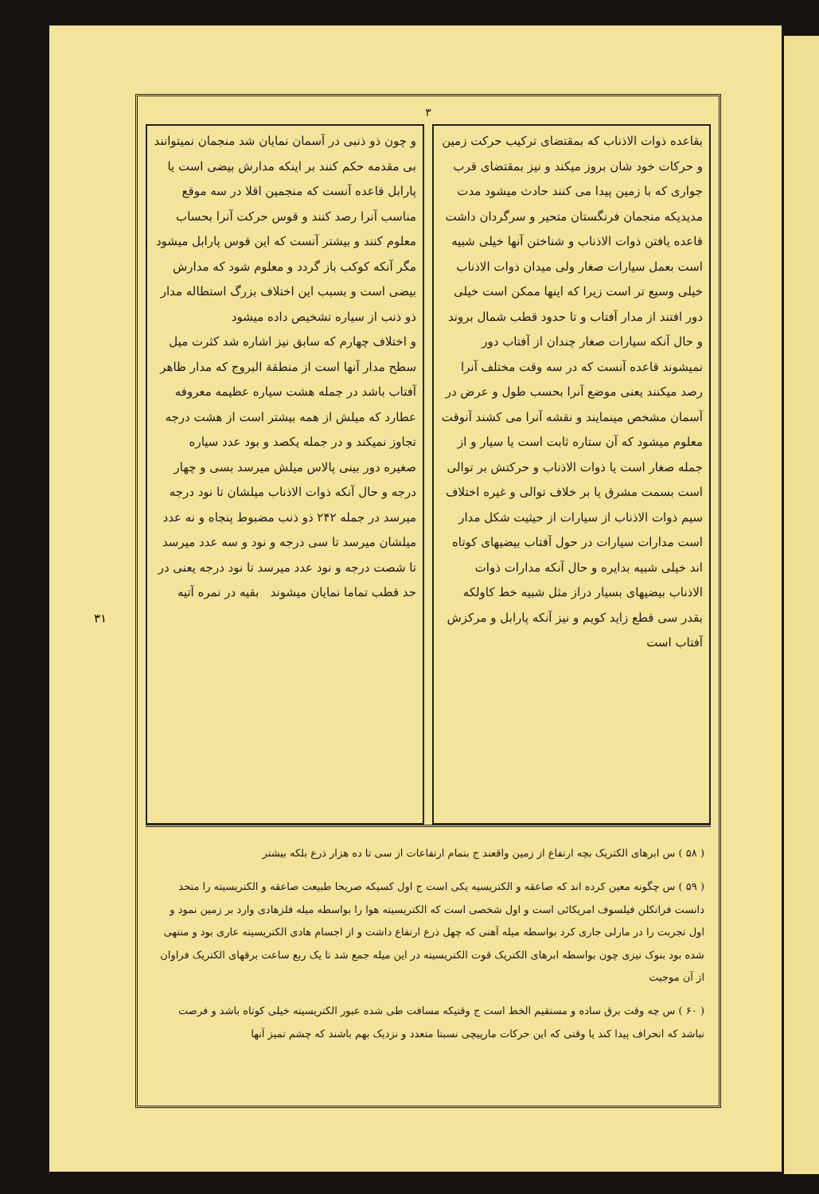٣١
٣
بقاعده ذوات الاذناب که بمقتضای ترکیب حرکت زمین و حرکات خود شان بروز میکند و نیز بمقتضای قرب جواری که با زمین پیدا می کنند حادث میشود مدت مدیدیکه منجمان فرنگستان متحیر و سرگردان داشت قاعده یافتن ذوات الاذناب و شناختن آنها خیلی شبیه است بعمل سیارات صغار ولی میدان ذوات الاذناب خیلی وسیع تر است زیرا که اینها ممکن است خیلی دور افتند از مدار آفتاب و تا حدود قطب شمال بروند و حال آنکه سیارات صغار چندان از آفتاب دور نمیشوند قاعده آنست که در سه وقت مختلف آنرا رصد میکنند یعنی موضع آنرا بحسب طول و عرض در آسمان مشخص مینمایند و نقشه آنرا می کشند آنوقت معلوم میشود که آن ستاره ثابت است یا سیار و از جمله صغار است یا ذوات الاذناب و حرکتش بر توالی است بسمت مشرق یا بر خلاف توالی و غیره اختلاف سیم ذوات الاذناب از سیارات از حیثیت شکل مدار است مدارات سیارات در حول آفتاب بیضیهای کوتاه اند خیلی شبیه بدایره و حال آنکه مدارات ذوات الاذناب بیضیهای بسیار دراز مثل شبیه خط کاولکه بقدر سی قطع زاید کویم و نیز آنکه پارابل و مرکزش آفتاب است
و چون ذو ذنبی در آسمان نمایان شد منجمان نمیتوانند بی مقدمه حکم کنند بر اینکه مدارش بیضی است یا پارابل قاعده آنست که منجمین اقلا در سه موقع مناسب آنرا رصد کنند و قوس حرکت آنرا بحساب معلوم کنند و بیشتر آنست که این قوس پارابل میشود مگر آنکه کوکب باز گردد و معلوم شود که مدارش بیضی است و بسبب این اختلاف بزرگ استطاله مدار ذو ذنب از سیاره تشخیص داده میشود
و اختلاف چهارم که سابق نیز اشاره شد کثرت میل سطح مدار آنها است از منطقة البروج که مدار ظاهر آفتاب باشد در جمله هشت سیاره عظیمه معروفه عطارد که میلش از همه بیشتر است از هشت درجه تجاوز نمیکند و در جمله یکصد و بود عدد سیاره صغیره دور بینی پالاس میلش میرسد بسی و چهار درجه و حال آنکه ذوات الاذناب میلشان تا نود درجه میرسد در جمله ۲۴۲ ذو ذنب مضبوط پنجاه و نه عدد میلشان میرسد تا سی درجه و نود و سه عدد میرسد تا شصت درجه و نود عدد میرسد تا نود درجه یعنی در حد قطب تماما نمایان میشوند بقیه در نمره آتیه
( ۵۸ ) س ابرهای الکتریک بچه ارتفاع از زمین واقعند ج بتمام ارتفاعات از سی تا ده هزار ذرع بلکه بیشتر
( ۵۹ ) س چگونه معین کرده اند که صاعقه و الکتریسیه یکی است ج اول کسیکه صریحا طبیعت صاعقه و الکتریسیته را متحد دانست فرانکلن فیلسوف امریکائی است و اول شخصی است که الکتریسیته هوا را بواسطه میله فلزهادی وارد بر زمین نمود و اول تجربت را در مارلی جاری کرد بواسطه میله آهنی که چهل ذرع ارتفاع داشت و از اجسام هادی الکتریسیته عاری بود و منتهی شده بود بنوک تیزی چون بواسطه ابرهای الکتریک قوت الکتریسیته در این میله جمع شد تا یک ربع ساعت برقهای الکتریک فراوان از آن موجیت
( ۶۰ ) س چه وقت برق ساده و مستقیم الخط است ج وقتیکه مسافت طی شده عبور الکتریسیته خیلی کوتاه باشد و فرصت نباشد که انحراف پیدا کند یا وقتی که این حرکات مارپیچی نسبتا متعدد و نزدیک بهم باشند که چشم تمیز آنها